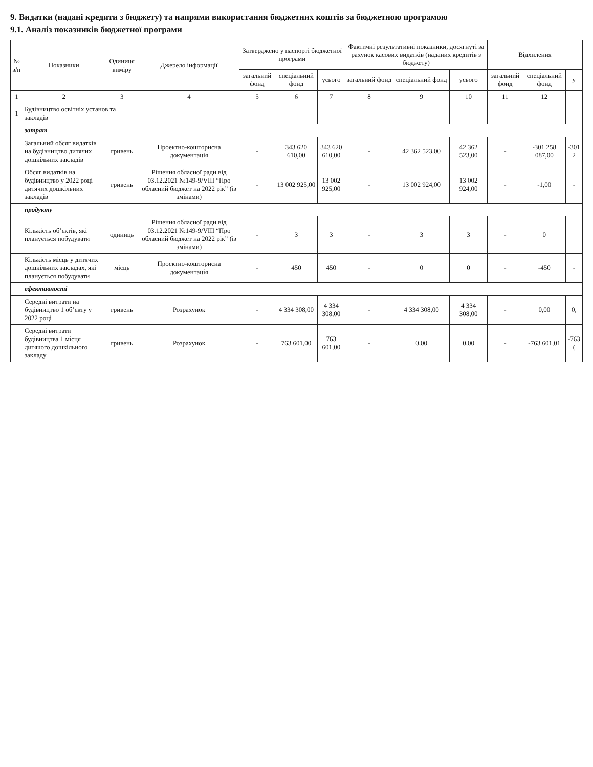9. Видатки (надані кредити з бюджету) та напрями використання бюджетних коштів за бюджетною програмою
9.1. Аналіз показників бюджетної програми
| № з/п | Показники | Одиниця виміру | Джерело інформації | Затверджено у паспорті бюджетної програми | | | Фактичні результативні показники, досягнуті за рахунок касових видатків (наданих кредитів з бюджету) | | | Відхилення | | |
| --- | --- | --- | --- | --- | --- | --- | --- | --- | --- | --- | --- | --- |
| | | | | загальний фонд | спеціальний фонд | усього | загальний фонд | спеціальний фонд | усього | загальний фонд | спеціальний фонд | у |
| 1 | 2 | 3 | 4 | 5 | 6 | 7 | 8 | 9 | 10 | 11 | 12 | |
| 1 | Будівництво освітніх установ та закладів | | | | | | | | | | | |
| | затрат | | | | | | | | | | | |
| | Загальний обсяг видатків на будівництво дитячих дошкільних закладів | гривень | Проектно-кошторисна документація | - | 343 620 610,00 | 343 620 610,00 | - | 42 362 523,00 | 42 362 523,00 | - | -301 258 087,00 | -301 2 |
| | Обсяг видатків на будівництво у 2022 році дитячих дошкільних закладів | гривень | Рішення обласної ради від 03.12.2021 №149-9/VIII “Про обласний бюджет на 2022 рік” (із змінами) | - | 13 002 925,00 | 13 002 925,00 | - | 13 002 924,00 | 13 002 924,00 | - | -1,00 | - |
| | продукту | | | | | | | | | | | |
| | Кількість об’єктів, які планується побудувати | одиниць | Рішення обласної ради від 03.12.2021 №149-9/VIII “Про обласний бюджет на 2022 рік” (із змінами) | - | 3 | 3 | - | 3 | 3 | - | 0 | |
| | Кількість місць у дитячих дошкільних закладах, які планується побудувати | місць | Проектно-кошторисна документація | - | 450 | 450 | - | 0 | 0 | - | -450 | - |
| | ефективності | | | | | | | | | | | |
| | Середні витрати на будівництво 1 об’єкту у 2022 році | гривень | Розрахунок | - | 4 334 308,00 | 4 334 308,00 | - | 4 334 308,00 | 4 334 308,00 | - | 0,00 | 0, |
| | Середні витрати будівництва 1 місця дитячого дошкільного закладу | гривень | Розрахунок | - | 763 601,00 | 763 601,00 | - | 0,00 | 0,00 | - | -763 601,01 | -763 ( |